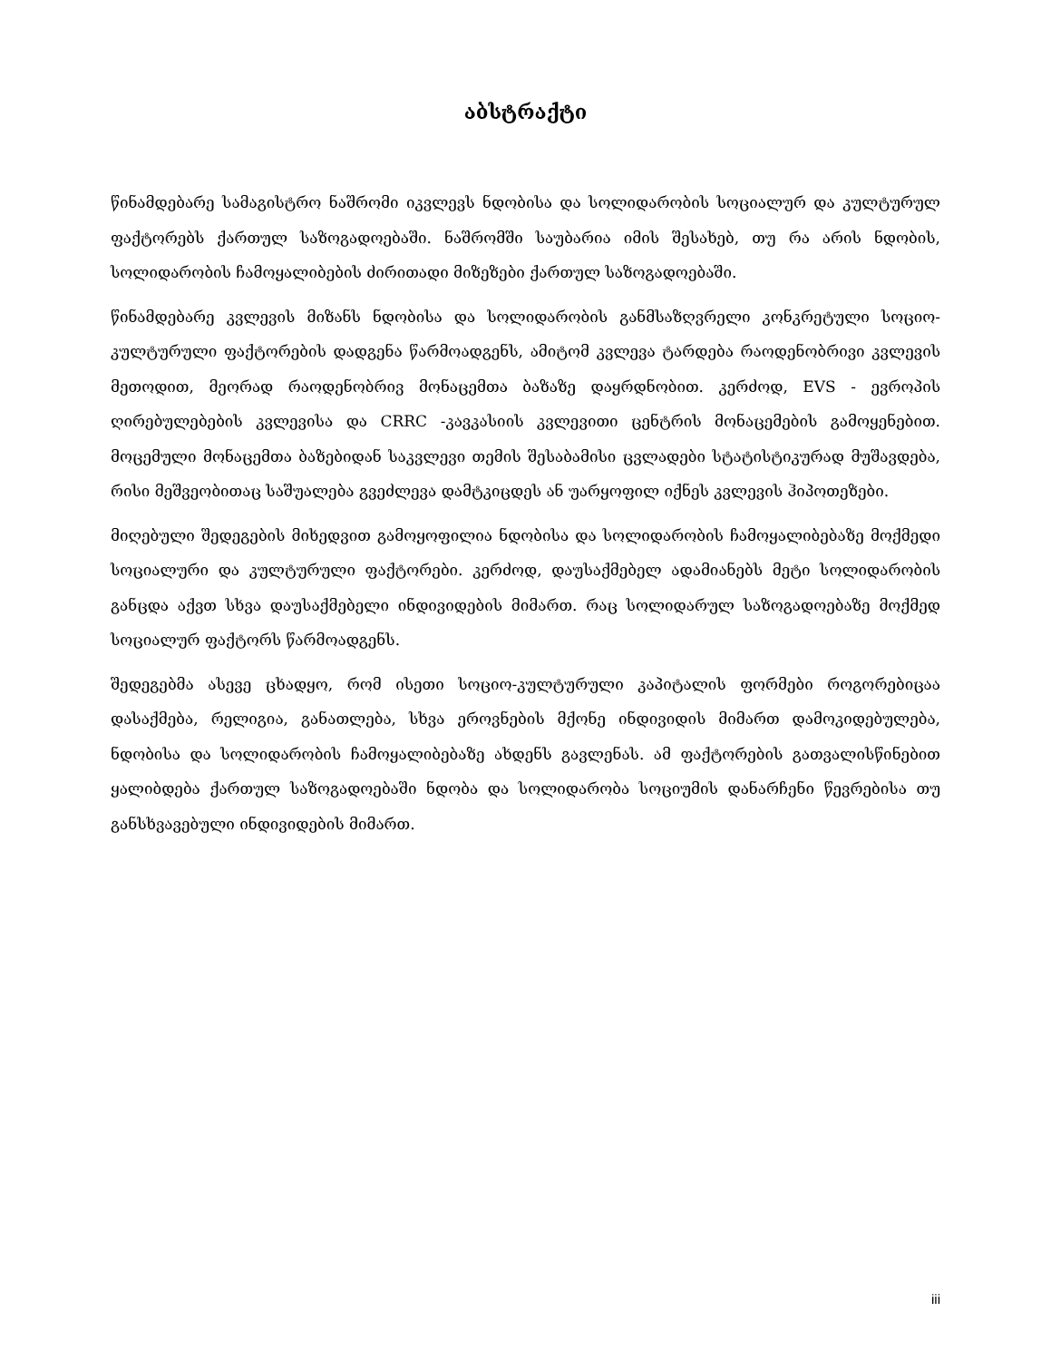აბსტრაქტი
წინამდებარე სამაგისტრო ნაშრომი იკვლევს ნდობისა და სოლიდარობის სოციალურ და კულტურულ ფაქტორებს ქართულ საზოგადოებაში. ნაშრომში საუბარია იმის შესახებ, თუ რა არის ნდობის, სოლიდარობის ჩამოყალიბების ძირითადი მიზეზები ქართულ საზოგადოებაში.
წინამდებარე კვლევის მიზანს ნდობისა და სოლიდარობის განმსაზღვრელი კონკრეტული სოციო-კულტურული ფაქტორების დადგენა წარმოადგენს, ამიტომ კვლევა ტარდება რაოდენობრივი კვლევის მეთოდით, მეორად რაოდენობრივ მონაცემთა ბაზაზე დაყრდნობით. კერძოდ, EVS - ევროპის ღირებულებების კვლევისა და CRRC -კავკასიის კვლევითი ცენტრის მონაცემების გამოყენებით. მოცემული მონაცემთა ბაზებიდან საკვლევი თემის შესაბამისი ცვლადები სტატისტიკურად მუშავდება, რისი მეშვეობითაც საშუალება გვეძლევა დამტკიცდეს ან უარყოფილ იქნეს კვლევის ჰიპოთეზები.
მიღებული შედეგების მიხედვით გამოყოფილია ნდობისა და სოლიდარობის ჩამოყალიბებაზე მოქმედი სოციალური და კულტურული ფაქტორები. კერძოდ, დაუსაქმებელ ადამიანებს მეტი სოლიდარობის განცდა აქვთ სხვა დაუსაქმებელი ინდივიდების მიმართ. რაც სოლიდარულ საზოგადოებაზე მოქმედ სოციალურ ფაქტორს წარმოადგენს.
შედეგებმა ასევე ცხადყო, რომ ისეთი სოციო-კულტურული კაპიტალის ფორმები როგორებიცაა დასაქმება, რელიგია, განათლება, სხვა ეროვნების მქონე ინდივიდის მიმართ დამოკიდებულება, ნდობისა და სოლიდარობის ჩამოყალიბებაზე ახდენს გავლენას. ამ ფაქტორების გათვალისწინებით ყალიბდება ქართულ საზოგადოებაში ნდობა და სოლიდარობა სოციუმის დანარჩენი წევრებისა თუ განსხვავებული ინდივიდების მიმართ.
iii